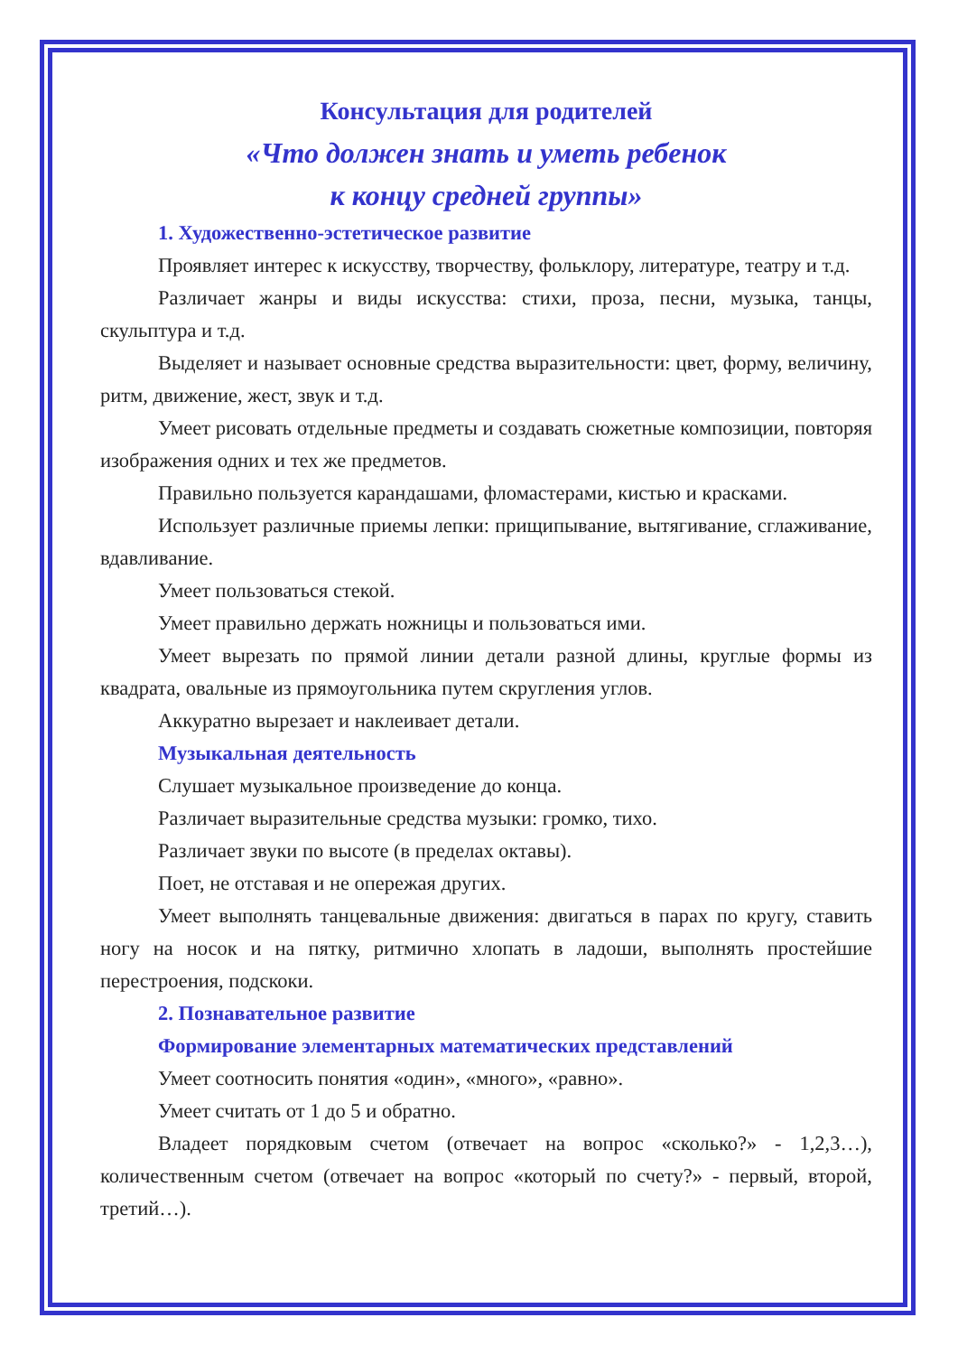Консультация для родителей
«Что должен знать и уметь ребенок
к концу средней группы»
1. Художественно-эстетическое развитие
Проявляет интерес к искусству, творчеству, фольклору, литературе, театру и т.д.
Различает жанры и виды искусства: стихи, проза, песни, музыка, танцы, скульптура и т.д.
Выделяет и называет основные средства выразительности: цвет, форму, величину, ритм, движение, жест, звук и т.д.
Умеет рисовать отдельные предметы и создавать сюжетные композиции, повторяя изображения одних и тех же предметов.
Правильно пользуется карандашами, фломастерами, кистью и красками.
Использует различные приемы лепки: прищипывание, вытягивание, сглаживание, вдавливание.
Умеет пользоваться стекой.
Умеет правильно держать ножницы и пользоваться ими.
Умеет вырезать по прямой линии детали разной длины, круглые формы из квадрата, овальные из прямоугольника путем скругления углов.
Аккуратно вырезает и наклеивает детали.
Музыкальная деятельность
Слушает музыкальное произведение до конца.
Различает выразительные средства музыки: громко, тихо.
Различает звуки по высоте (в пределах октавы).
Поет, не отставая и не опережая других.
Умеет выполнять танцевальные движения: двигаться в парах по кругу, ставить ногу на носок и на пятку, ритмично хлопать в ладоши, выполнять простейшие перестроения, подскоки.
2. Познавательное развитие
Формирование элементарных математических представлений
Умеет соотносить понятия «один», «много», «равно».
Умеет считать от 1 до 5 и обратно.
Владеет порядковым счетом (отвечает на вопрос «сколько?» - 1,2,3…), количественным счетом (отвечает на вопрос «который по счету?» - первый, второй, третий…).